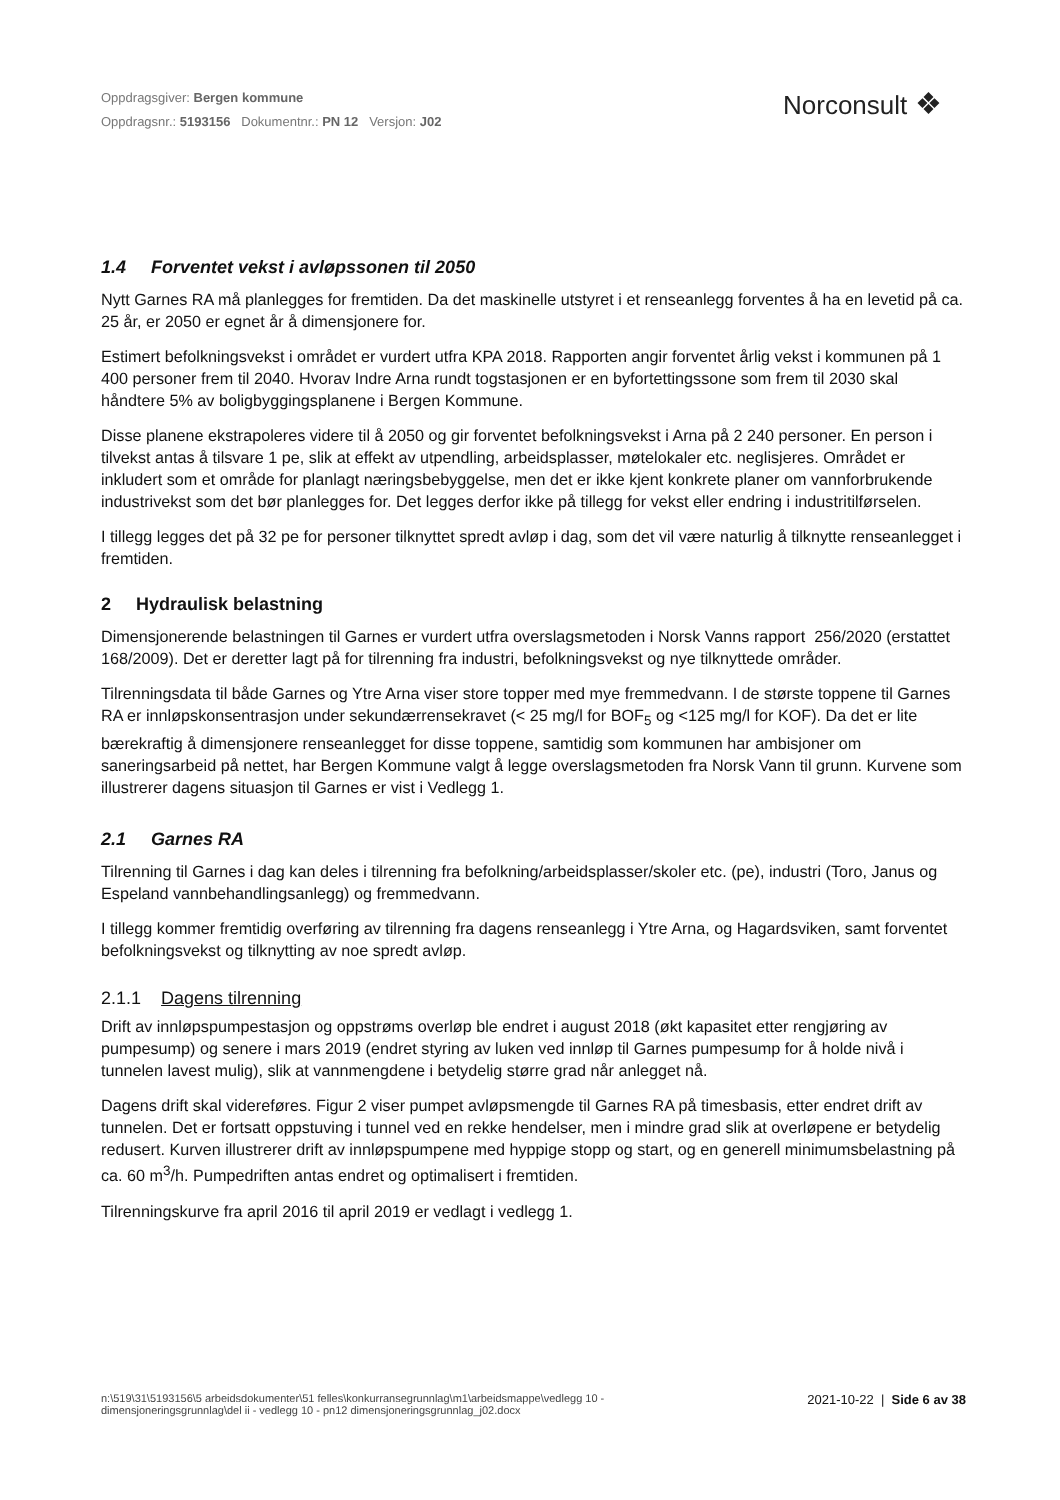Oppdragsgiver: Bergen kommune
Oppdragsnr.: 5193156 Dokumentnr.: PN 12 Versjon: J02
Norconsult ❖
1.4 Forventet vekst i avløpssonen til 2050
Nytt Garnes RA må planlegges for fremtiden. Da det maskinelle utstyret i et renseanlegg forventes å ha en levetid på ca. 25 år, er 2050 er egnet år å dimensjonere for.
Estimert befolkningsvekst i området er vurdert utfra KPA 2018. Rapporten angir forventet årlig vekst i kommunen på 1 400 personer frem til 2040. Hvorav Indre Arna rundt togstasjonen er en byfortettingssone som frem til 2030 skal håndtere 5% av boligbyggingsplanene i Bergen Kommune.
Disse planene ekstrapoleres videre til å 2050 og gir forventet befolkningsvekst i Arna på 2 240 personer. En person i tilvekst antas å tilsvare 1 pe, slik at effekt av utpendling, arbeidsplasser, møtelokaler etc. neglisjeres. Området er inkludert som et område for planlagt næringsbebyggelse, men det er ikke kjent konkrete planer om vannforbrukende industrivekst som det bør planlegges for. Det legges derfor ikke på tillegg for vekst eller endring i industritilførselen.
I tillegg legges det på 32 pe for personer tilknyttet spredt avløp i dag, som det vil være naturlig å tilknytte renseanlegget i fremtiden.
2 Hydraulisk belastning
Dimensjonerende belastningen til Garnes er vurdert utfra overslagsmetoden i Norsk Vanns rapport 256/2020 (erstattet 168/2009). Det er deretter lagt på for tilrenning fra industri, befolkningsvekst og nye tilknyttede områder.
Tilrenningsdata til både Garnes og Ytre Arna viser store topper med mye fremmedvann. I de største toppene til Garnes RA er innløpskonsentrasjon under sekundærrensekravet (< 25 mg/l for BOF<sub>5</sub> og <125 mg/l for KOF). Da det er lite bærekraftig å dimensjonere renseanlegget for disse toppene, samtidig som kommunen har ambisjoner om saneringsarbeid på nettet, har Bergen Kommune valgt å legge overslagsmetoden fra Norsk Vann til grunn. Kurvene som illustrerer dagens situasjon til Garnes er vist i Vedlegg 1.
2.1 Garnes RA
Tilrenning til Garnes i dag kan deles i tilrenning fra befolkning/arbeidsplasser/skoler etc. (pe), industri (Toro, Janus og Espeland vannbehandlingsanlegg) og fremmedvann.
I tillegg kommer fremtidig overføring av tilrenning fra dagens renseanlegg i Ytre Arna, og Hagardsviken, samt forventet befolkningsvekst og tilknytting av noe spredt avløp.
2.1.1 Dagens tilrenning
Drift av innløpspumpestasjon og oppstrøms overløp ble endret i august 2018 (økt kapasitet etter rengjøring av pumpesump) og senere i mars 2019 (endret styring av luken ved innløp til Garnes pumpesump for å holde nivå i tunnelen lavest mulig), slik at vannmengdene i betydelig større grad når anlegget nå.
Dagens drift skal videreføres. Figur 2 viser pumpet avløpsmengde til Garnes RA på timesbasis, etter endret drift av tunnelen. Det er fortsatt oppstuving i tunnel ved en rekke hendelser, men i mindre grad slik at overløpene er betydelig redusert. Kurven illustrerer drift av innløpspumpene med hyppige stopp og start, og en generell minimumsbelastning på ca. 60 m<sup>3</sup>/h. Pumpedriften antas endret og optimalisert i fremtiden.
Tilrenningskurve fra april 2016 til april 2019 er vedlagt i vedlegg 1.
n:\519\31\5193156\5 arbeidsdokumenter\51 felles\konkurransegrunnlag\m1\arbeidsmappe\vedlegg 10 -
dimensjoneringsgrunnlag\del ii - vedlegg 10 - pn12 dimensjoneringsgrunnlag_j02.docx
2021-10-22 | Side 6 av 38